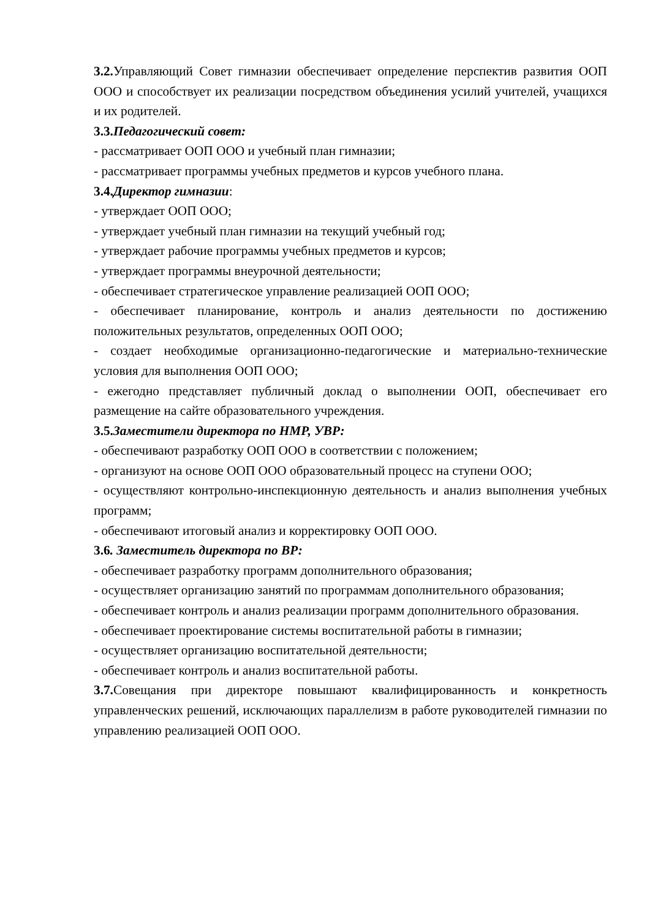3.2. Управляющий Совет гимназии обеспечивает определение перспектив развития ООП ООО и способствует их реализации посредством объединения усилий учителей, учащихся и их родителей.
3.3.Педагогический совет:
- рассматривает ООП ООО и учебный план гимназии;
- рассматривает программы учебных предметов и курсов учебного плана.
3.4.Директор гимназии:
- утверждает ООП ООО;
- утверждает учебный план гимназии на текущий учебный год;
- утверждает рабочие программы учебных предметов и курсов;
- утверждает программы внеурочной деятельности;
- обеспечивает стратегическое управление реализацией ООП ООО;
- обеспечивает планирование, контроль и анализ деятельности по достижению положительных результатов, определенных ООП ООО;
- создает необходимые организационно-педагогические и материально-технические условия для выполнения ООП ООО;
- ежегодно представляет публичный доклад о выполнении ООП, обеспечивает его размещение на сайте образовательного учреждения.
3.5.Заместители директора по НМР, УВР:
- обеспечивают разработку ООП ООО в соответствии с положением;
- организуют на основе ООП ООО образовательный процесс на ступени ООО;
- осуществляют контрольно-инспекционную деятельность и анализ выполнения учебных программ;
- обеспечивают итоговый анализ и корректировку ООП ООО.
3.6. Заместитель директора по ВР:
- обеспечивает разработку программ дополнительного образования;
- осуществляет организацию занятий по программам дополнительного образования;
- обеспечивает контроль и анализ реализации программ дополнительного образования.
- обеспечивает проектирование системы воспитательной работы в гимназии;
- осуществляет организацию воспитательной деятельности;
- обеспечивает контроль и анализ воспитательной работы.
3.7. Совещания при директоре повышают квалифицированность и конкретность управленческих решений, исключающих параллелизм в работе руководителей гимназии по управлению реализацией ООП ООО.